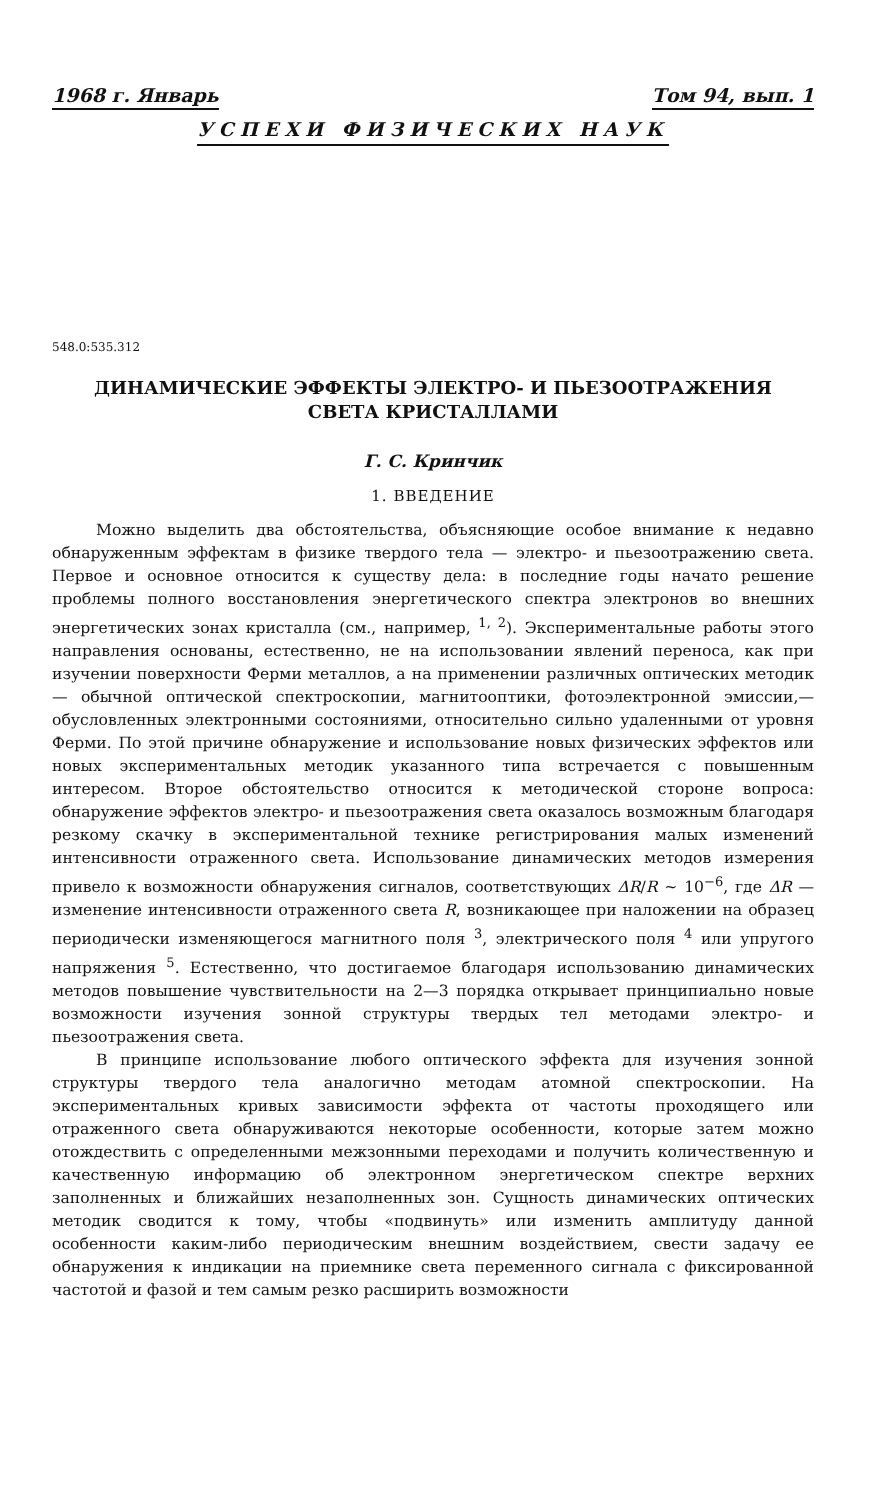1968 г. Январь Том 94, вып. 1
УСПЕХИ ФИЗИЧЕСКИХ НАУК
548.0:535.312
ДИНАМИЧЕСКИЕ ЭФФЕКТЫ ЭЛЕКТРО- И ПЬЕЗООТРАЖЕНИЯ
СВЕТА КРИСТАЛЛАМИ
Г. С. Кринчик
1. ВВЕДЕНИЕ
Можно выделить два обстоятельства, объясняющие особое внимание к недавно обнаруженным эффектам в физике твердого тела — электро- и пьезоотражению света. Первое и основное относится к существу дела: в последние годы начато решение проблемы полного восстановления энергетического спектра электронов во внешних энергетических зонах кристалла (см., например, <sup>1, 2</sup>). Экспериментальные работы этого направления основаны, естественно, не на использовании явлений переноса, как при изучении поверхности Ферми металлов, а на применении различных оптических методик — обычной оптической спектроскопии, магнитооптики, фотоэлектронной эмиссии,— обусловленных электронными состояниями, относительно сильно удаленными от уровня Ферми. По этой причине обнаружение и использование новых физических эффектов или новых экспериментальных методик указанного типа встречается с повышенным интересом. Второе обстоятельство относится к методической стороне вопроса: обнаружение эффектов электро- и пьезоотражения света оказалось возможным благодаря резкому скачку в экспериментальной технике регистрирования малых изменений интенсивности отраженного света. Использование динамических методов измерения привело к возможности обнаружения сигналов, соответствующих ΔR/R ~ 10<sup>−6</sup>, где ΔR — изменение интенсивности отраженного света R, возникающее при наложении на образец периодически изменяющегося магнитного поля <sup>3</sup>, электрического поля <sup>4</sup> или упругого напряжения <sup>5</sup>. Естественно, что достигаемое благодаря использованию динамических методов повышение чувствительности на 2—3 порядка открывает принципиально новые возможности изучения зонной структуры твердых тел методами электро- и пьезоотражения света.
В принципе использование любого оптического эффекта для изучения зонной структуры твердого тела аналогично методам атомной спектроскопии. На экспериментальных кривых зависимости эффекта от частоты проходящего или отраженного света обнаруживаются некоторые особенности, которые затем можно отождествить с определенными межзонными переходами и получить количественную и качественную информацию об электронном энергетическом спектре верхних заполненных и ближайших незаполненных зон. Сущность динамических оптических методик сводится к тому, чтобы «подвинуть» или изменить амплитуду данной особенности каким-либо периодическим внешним воздействием, свести задачу ее обнаружения к индикации на приемнике света переменного сигнала с фиксированной частотой и фазой и тем самым резко расширить возможности